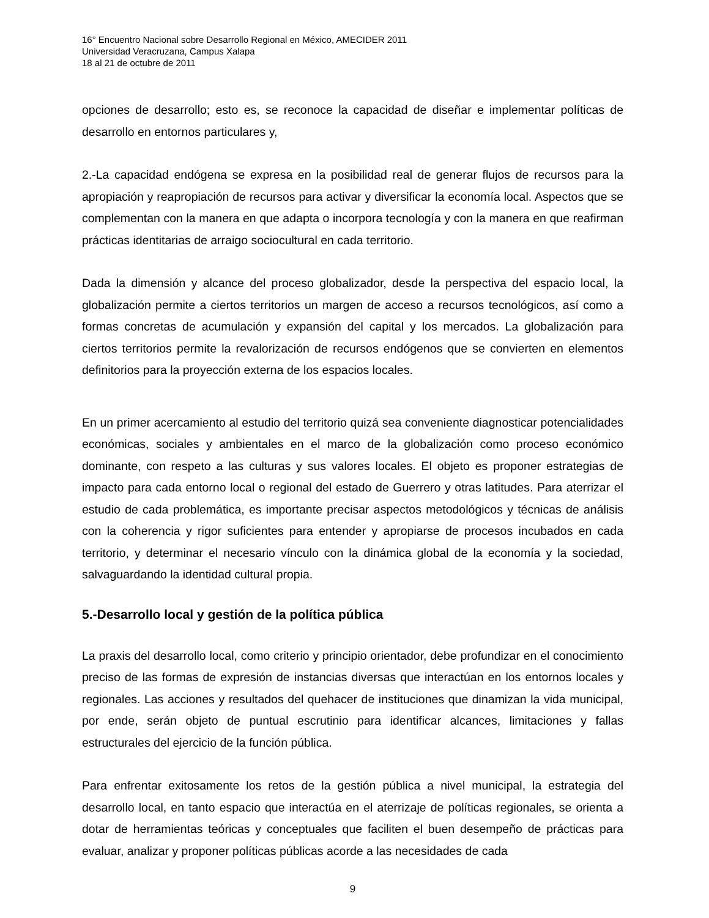16° Encuentro Nacional sobre Desarrollo Regional en México, AMECIDER 2011
Universidad Veracruzana, Campus Xalapa
18 al 21 de octubre de 2011
opciones de desarrollo; esto es, se reconoce la capacidad de diseñar e implementar políticas de desarrollo en entornos particulares y,
2.-La capacidad endógena se expresa en la posibilidad real de generar flujos de recursos para la apropiación y reapropiación de recursos para activar y diversificar la economía local. Aspectos que se complementan con la manera en que adapta o incorpora tecnología y con la manera en que reafirman prácticas identitarias de arraigo sociocultural en cada territorio.
Dada la dimensión y alcance del proceso globalizador, desde la perspectiva del espacio local, la globalización permite a ciertos territorios un margen de acceso a recursos tecnológicos, así como a formas concretas de acumulación y expansión del capital y los mercados. La globalización para ciertos territorios permite la revalorización de recursos endógenos que se convierten en elementos definitorios para la proyección externa de los espacios locales.
En un primer acercamiento al estudio del territorio quizá sea conveniente diagnosticar potencialidades económicas, sociales y ambientales en el marco de la globalización como proceso económico dominante, con respeto a las culturas y sus valores locales. El objeto es proponer estrategias de impacto para cada entorno local o regional del estado de Guerrero y otras latitudes. Para aterrizar el estudio de cada problemática, es importante precisar aspectos metodológicos y técnicas de análisis con la coherencia y rigor suficientes para entender y apropiarse de procesos incubados en cada territorio, y determinar el necesario vínculo con la dinámica global de la economía y la sociedad, salvaguardando la identidad cultural propia.
5.-Desarrollo local y gestión de la política pública
La praxis del desarrollo local, como criterio y principio orientador, debe profundizar en el conocimiento preciso de las formas de expresión de instancias diversas que interactúan en los entornos locales y regionales. Las acciones y resultados del quehacer de instituciones que dinamizan la vida municipal, por ende, serán objeto de puntual escrutinio para identificar alcances, limitaciones y fallas estructurales del ejercicio de la función pública.
Para enfrentar exitosamente los retos de la gestión pública a nivel municipal, la estrategia del desarrollo local, en tanto espacio que interactúa en el aterrizaje de políticas regionales, se orienta a dotar de herramientas teóricas y conceptuales que faciliten el buen desempeño de prácticas para evaluar, analizar y proponer políticas públicas acorde a las necesidades de cada
9